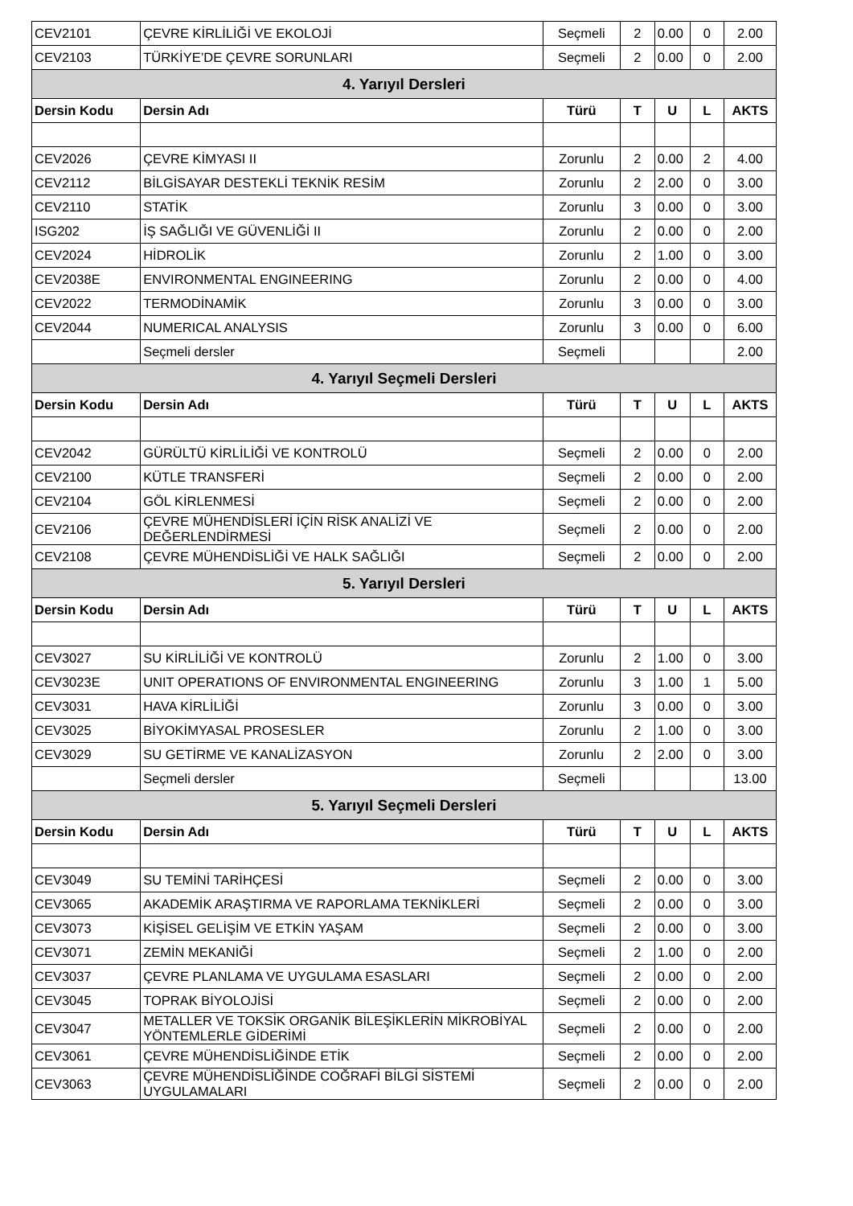| CEV2101 | ÇEVRE KİRLİLİĞİ VE EKOLOJİ | Seçmeli | 2 | 0.00 | 0 | 2.00 |
| CEV2103 | TÜRKİYE’DE ÇEVRE SORUNLARI | Seçmeli | 2 | 0.00 | 0 | 2.00 |
| 4. Yarıyıl Dersleri | | | | | | |
| Dersin Kodu | Dersin Adı | Türü | T | U | L | AKTS |
| CEV2026 | ÇEVRE KİMYASI II | Zorunlu | 2 | 0.00 | 2 | 4.00 |
| CEV2112 | BİLGİSAYAR DESTEKLİ TEKNİK RESİM | Zorunlu | 2 | 2.00 | 0 | 3.00 |
| CEV2110 | STATİK | Zorunlu | 3 | 0.00 | 0 | 3.00 |
| ISG202 | İŞ SAĞLIĞI VE GÜVENLİĞİ II | Zorunlu | 2 | 0.00 | 0 | 2.00 |
| CEV2024 | HİDROLİK | Zorunlu | 2 | 1.00 | 0 | 3.00 |
| CEV2038E | ENVIRONMENTAL ENGINEERING | Zorunlu | 2 | 0.00 | 0 | 4.00 |
| CEV2022 | TERMODİNAMİK | Zorunlu | 3 | 0.00 | 0 | 3.00 |
| CEV2044 | NUMERICAL ANALYSIS | Zorunlu | 3 | 0.00 | 0 | 6.00 |
| | Seçmeli dersler | Seçmeli | | | | 2.00 |
| 4. Yarıyıl Seçmeli Dersleri | | | | | | |
| Dersin Kodu | Dersin Adı | Türü | T | U | L | AKTS |
| CEV2042 | GÜRÜLTÜ KİRLİLİĞİ VE KONTROLÜ | Seçmeli | 2 | 0.00 | 0 | 2.00 |
| CEV2100 | KÜTLE TRANSFERİ | Seçmeli | 2 | 0.00 | 0 | 2.00 |
| CEV2104 | GÖL KİRLENMESİ | Seçmeli | 2 | 0.00 | 0 | 2.00 |
| CEV2106 | ÇEVRE MÜHENDİSLERİ İÇİN RİSK ANALİZİ VE DEĞERLENDİRMESİ | Seçmeli | 2 | 0.00 | 0 | 2.00 |
| CEV2108 | ÇEVRE MÜHENDİSLİĞİ VE HALK SAĞLIĞI | Seçmeli | 2 | 0.00 | 0 | 2.00 |
| 5. Yarıyıl Dersleri | | | | | | |
| Dersin Kodu | Dersin Adı | Türü | T | U | L | AKTS |
| CEV3027 | SU KİRLİLİĞİ VE KONTROLÜ | Zorunlu | 2 | 1.00 | 0 | 3.00 |
| CEV3023E | UNIT OPERATIONS OF ENVIRONMENTAL ENGINEERING | Zorunlu | 3 | 1.00 | 1 | 5.00 |
| CEV3031 | HAVA KİRLİLİĞİ | Zorunlu | 3 | 0.00 | 0 | 3.00 |
| CEV3025 | BİYOKİMYASAL PROSESLER | Zorunlu | 2 | 1.00 | 0 | 3.00 |
| CEV3029 | SU GETİRME VE KANALİZASYON | Zorunlu | 2 | 2.00 | 0 | 3.00 |
| | Seçmeli dersler | Seçmeli | | | | 13.00 |
| 5. Yarıyıl Seçmeli Dersleri | | | | | | |
| Dersin Kodu | Dersin Adı | Türü | T | U | L | AKTS |
| CEV3049 | SU TEMİNİ TARİHÇESİ | Seçmeli | 2 | 0.00 | 0 | 3.00 |
| CEV3065 | AKADEMİK ARAŞTIRMA VE RAPORLAMA TEKNİKLERİ | Seçmeli | 2 | 0.00 | 0 | 3.00 |
| CEV3073 | KİŞİSEL GELİŞİM VE ETKİN YAŞAM | Seçmeli | 2 | 0.00 | 0 | 3.00 |
| CEV3071 | ZEMİN MEKANİĞİ | Seçmeli | 2 | 1.00 | 0 | 2.00 |
| CEV3037 | ÇEVRE PLANLAMA VE UYGULAMA ESASLARI | Seçmeli | 2 | 0.00 | 0 | 2.00 |
| CEV3045 | TOPRAK BİYOLOJİSİ | Seçmeli | 2 | 0.00 | 0 | 2.00 |
| CEV3047 | METALLER VE TOKSİK ORGANİK BİLEŞİKLERİN MİKROBİYAL YÖNTEMLERLE GİDERİMİ | Seçmeli | 2 | 0.00 | 0 | 2.00 |
| CEV3061 | ÇEVRE MÜHENDİSLİĞİNDE ETİK | Seçmeli | 2 | 0.00 | 0 | 2.00 |
| CEV3063 | ÇEVRE MÜHENDİSLİĞİNDE COĞRAFİ BİLGİ SİSTEMİ UYGULAMALARI | Seçmeli | 2 | 0.00 | 0 | 2.00 |